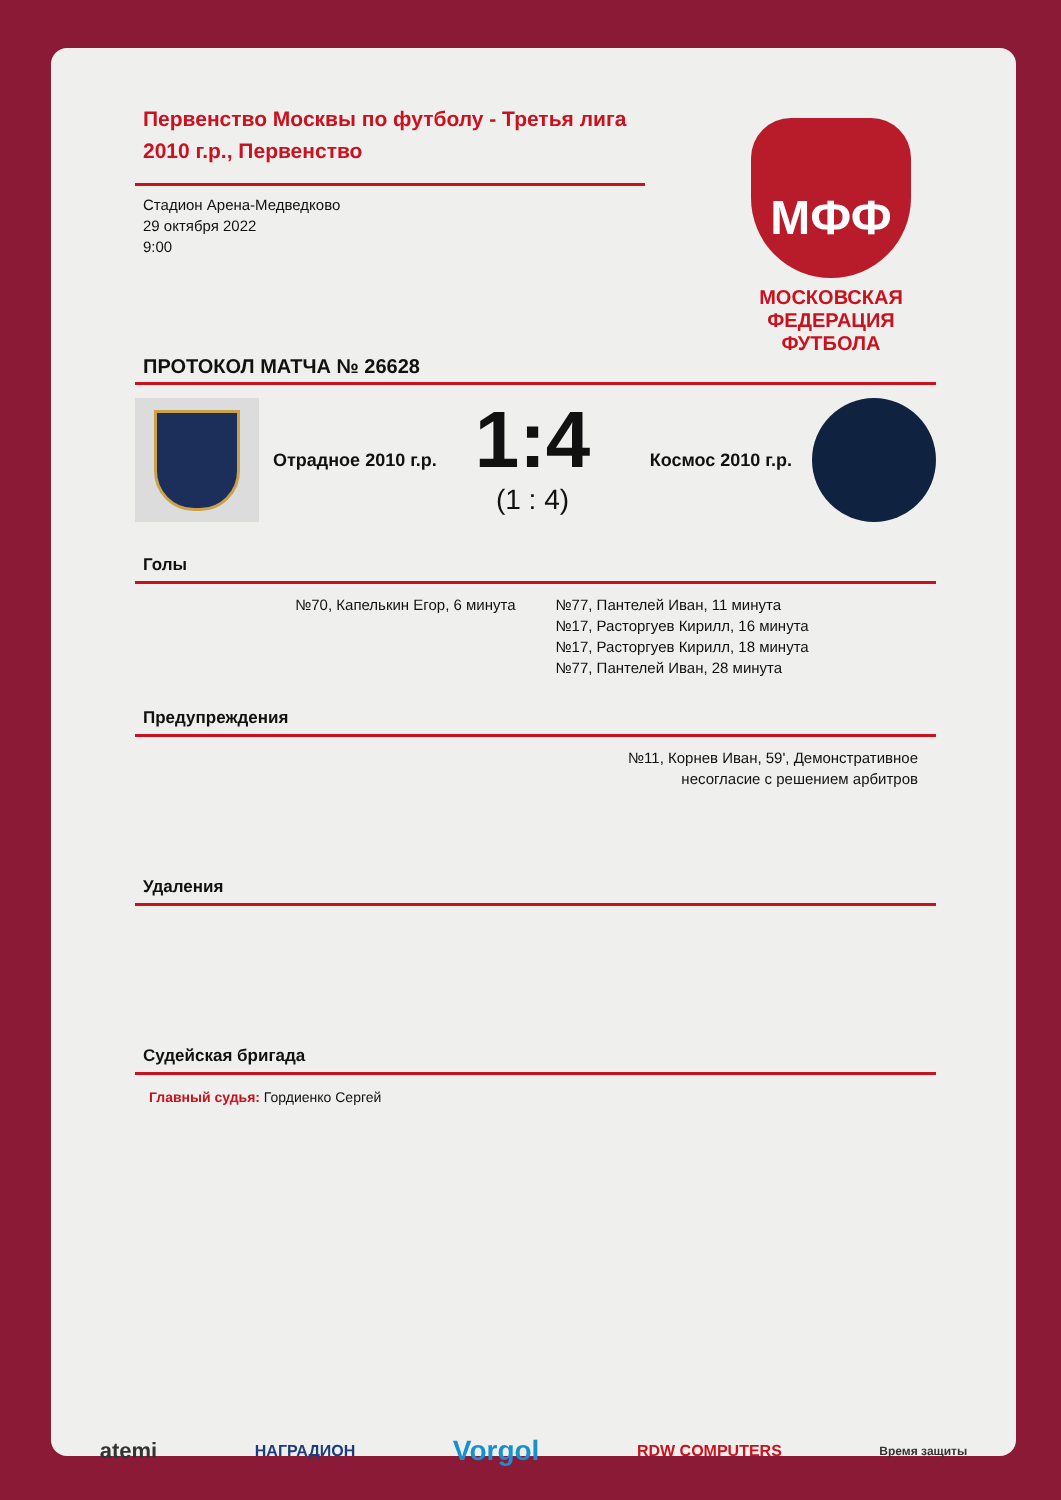Первенство Москвы по футболу - Третья лига 2010 г.р., Первенство
Стадион Арена-Медведково
29 октября 2022
9:00
МФФ
МОСКОВСКАЯ ФЕДЕРАЦИЯ ФУТБОЛА
ПРОТОКОЛ МАТЧА № 26628
Отрадное 2010 г.р.
1:4
(1 : 4)
Космос 2010 г.р.
Голы
№70, Капелькин Егор, 6 минута №77, Пантелей Иван, 11 минута
№17, Расторгуев Кирилл, 16 минута
№17, Расторгуев Кирилл, 18 минута
№77, Пантелей Иван, 28 минута
Предупреждения
№11, Корнев Иван, 59', Демонстративное
несогласие с решением арбитров
Удаления
Судейская бригада
Главный судья: Гордиенко Сергей
atemi НАГРАДИОН Vorgol RDW COMPUTERS Время защиты